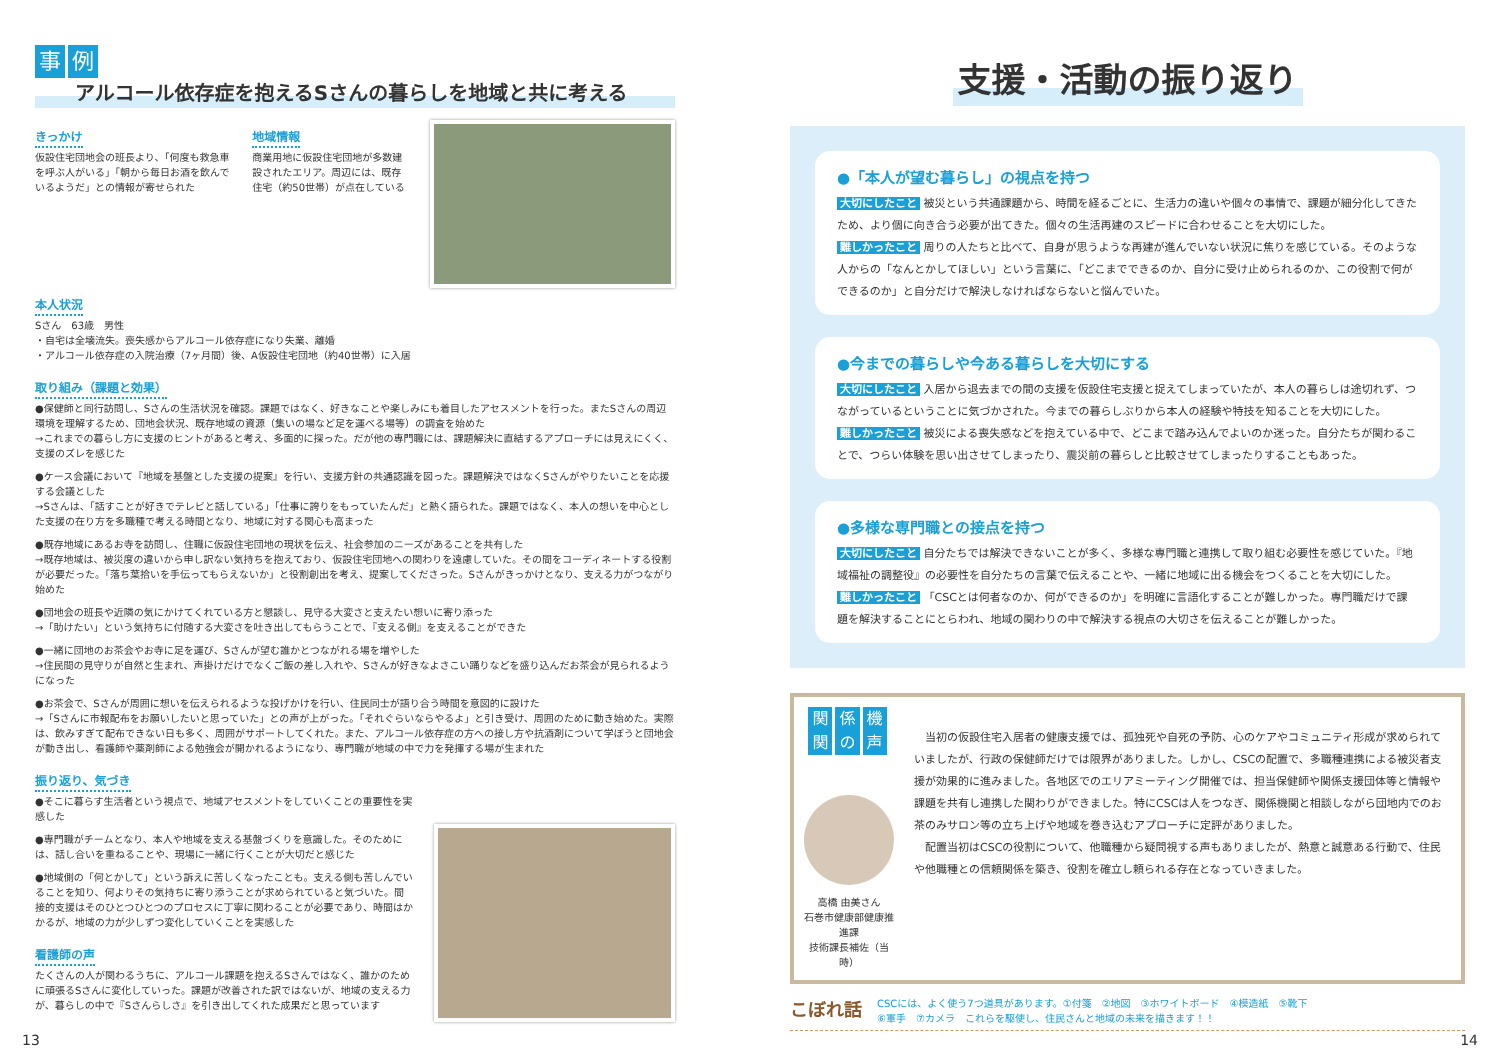事例
アルコール依存症を抱えるSさんの暮らしを地域と共に考える
きっかけ
仮設住宅団地会の班長より、「何度も救急車を呼ぶ人がいる」「朝から毎日お酒を飲んでいるようだ」との情報が寄せられた
地域情報
商業用地に仮設住宅団地が多数建設されたエリア。周辺には、既存住宅（約50世帯）が点在している
本人状況
Sさん　63歳　男性
・自宅は全壊流失。喪失感からアルコール依存症になり失業、離婚
・アルコール依存症の入院治療（7ヶ月間）後、A仮設住宅団地（約40世帯）に入居
取り組み（課題と効果）
●保健師と同行訪問し、Sさんの生活状況を確認。課題ではなく、好きなことや楽しみにも着目したアセスメントを行った。またSさんの周辺環境を理解するため、団地会状況、既存地域の資源（集いの場など足を運べる場等）の調査を始めた
→これまでの暮らし方に支援のヒントがあると考え、多面的に探った。だが他の専門職には、課題解決に直結するアプローチには見えにくく、支援のズレを感じた
●ケース会議において『地域を基盤とした支援の提案』を行い、支援方針の共通認識を図った。課題解決ではなくSさんがやりたいことを応援する会議とした
→Sさんは、「話すことが好きでテレビと話している」「仕事に誇りをもっていたんだ」と熱く語られた。課題ではなく、本人の想いを中心とした支援の在り方を多職種で考える時間となり、地域に対する関心も高まった
●既存地域にあるお寺を訪問し、住職に仮設住宅団地の現状を伝え、社会参加のニーズがあることを共有した
→既存地域は、被災度の違いから申し訳ない気持ちを抱えており、仮設住宅団地への関わりを遠慮していた。その間をコーディネートする役割が必要だった。「落ち葉拾いを手伝ってもらえないか」と役割創出を考え、提案してくださった。Sさんがきっかけとなり、支える力がつながり始めた
●団地会の班長や近隣の気にかけてくれている方と懇談し、見守る大変さと支えたい想いに寄り添った
→「助けたい」という気持ちに付随する大変さを吐き出してもらうことで、『支える側』を支えることができた
●一緒に団地のお茶会やお寺に足を運び、Sさんが望む誰かとつながれる場を増やした
→住民間の見守りが自然と生まれ、声掛けだけでなくご飯の差し入れや、Sさんが好きなよさこい踊りなどを盛り込んだお茶会が見られるようになった
●お茶会で、Sさんが周囲に想いを伝えられるような投げかけを行い、住民同士が語り合う時間を意図的に設けた
→「Sさんに市報配布をお願いしたいと思っていた」との声が上がった。「それぐらいならやるよ」と引き受け、周囲のために動き始めた。実際は、飲みすぎて配布できない日も多く、周囲がサポートしてくれた。また、アルコール依存症の方への接し方や抗酒剤について学ぼうと団地会が動き出し、看護師や薬剤師による勉強会が開かれるようになり、専門職が地域の中で力を発揮する場が生まれた
振り返り、気づき
●そこに暮らす生活者という視点で、地域アセスメントをしていくことの重要性を実感した
●専門職がチームとなり、本人や地域を支える基盤づくりを意識した。そのためには、話し合いを重ねることや、現場に一緒に行くことが大切だと感じた
●地域側の「何とかして」という訴えに苦しくなったことも。支える側も苦しんでいることを知り、何よりその気持ちに寄り添うことが求められていると気づいた。間接的支援はそのひとつひとつのプロセスに丁寧に関わることが必要であり、時間はかかるが、地域の力が少しずつ変化していくことを実感した
看護師の声
たくさんの人が関わるうちに、アルコール課題を抱えるSさんではなく、誰かのために頑張るSさんに変化していった。課題が改善された訳ではないが、地域の支える力が、暮らしの中で『Sさんらしさ』を引き出してくれた成果だと思っています
13
支援・活動の振り返り
●「本人が望む暮らし」の視点を持つ
大切にしたこと 被災という共通課題から、時間を経るごとに、生活力の違いや個々の事情で、課題が細分化してきたため、より個に向き合う必要が出てきた。個々の生活再建のスピードに合わせることを大切にした。
難しかったこと 周りの人たちと比べて、自身が思うような再建が進んでいない状況に焦りを感じている。そのような人からの「なんとかしてほしい」という言葉に、「どこまでできるのか、自分に受け止められるのか、この役割で何ができるのか」と自分だけで解決しなければならないと悩んでいた。
●今までの暮らしや今ある暮らしを大切にする
大切にしたこと 入居から退去までの間の支援を仮設住宅支援と捉えてしまっていたが、本人の暮らしは途切れず、つながっているということに気づかされた。今までの暮らしぶりから本人の経験や特技を知ることを大切にした。
難しかったこと 被災による喪失感などを抱えている中で、どこまで踏み込んでよいのか迷った。自分たちが関わることで、つらい体験を思い出させてしまったり、震災前の暮らしと比較させてしまったりすることもあった。
●多様な専門職との接点を持つ
大切にしたこと 自分たちでは解決できないことが多く、多様な専門職と連携して取り組む必要性を感じていた。『地域福祉の調整役』の必要性を自分たちの言葉で伝えることや、一緒に地域に出る機会をつくることを大切にした。
難しかったこと 「CSCとは何者なのか、何ができるのか」を明確に言語化することが難しかった。専門職だけで課題を解決することにとらわれ、地域の関わりの中で解決する視点の大切さを伝えることが難しかった。
関係機関の声
高橋 由美さん
石巻市健康部健康推進課
技術課長補佐（当時）
　当初の仮設住宅入居者の健康支援では、孤独死や自死の予防、心のケアやコミュニティ形成が求められていましたが、行政の保健師だけでは限界がありました。しかし、CSCの配置で、多職種連携による被災者支援が効果的に進みました。各地区でのエリアミーティング開催では、担当保健師や関係支援団体等と情報や課題を共有し連携した関わりができました。特にCSCは人をつなぎ、関係機関と相談しながら団地内でのお茶のみサロン等の立ち上げや地域を巻き込むアプローチに定評がありました。
　配置当初はCSCの役割について、他職種から疑問視する声もありましたが、熱意と誠意ある行動で、住民や他職種との信頼関係を築き、役割を確立し頼られる存在となっていきました。
こぼれ話 CSCには、よく使う7つ道具があります。①付箋　②地図　③ホワイトボード　④模造紙　⑤靴下
⑥軍手　⑦カメラ　これらを駆使し、住民さんと地域の未来を描きます！！
14